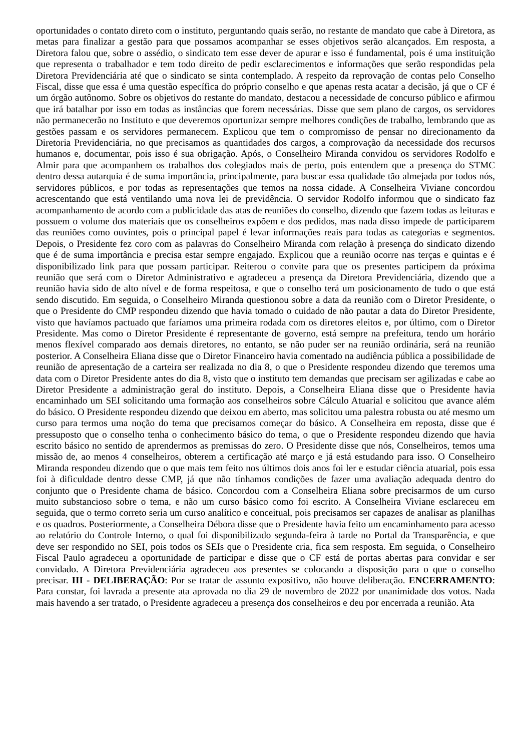oportunidades o contato direto com o instituto, perguntando quais serão, no restante de mandato que cabe à Diretora, as metas para finalizar a gestão para que possamos acompanhar se esses objetivos serão alcançados. Em resposta, a Diretora falou que, sobre o assédio, o sindicato tem esse dever de apurar e isso é fundamental, pois é uma instituição que representa o trabalhador e tem todo direito de pedir esclarecimentos e informações que serão respondidas pela Diretora Previdenciária até que o sindicato se sinta contemplado. A respeito da reprovação de contas pelo Conselho Fiscal, disse que essa é uma questão específica do próprio conselho e que apenas resta acatar a decisão, já que o CF é um órgão autônomo. Sobre os objetivos do restante do mandato, destacou a necessidade de concurso público e afirmou que irá batalhar por isso em todas as instâncias que forem necessárias. Disse que sem plano de cargos, os servidores não permanecerão no Instituto e que deveremos oportunizar sempre melhores condições de trabalho, lembrando que as gestões passam e os servidores permanecem. Explicou que tem o compromisso de pensar no direcionamento da Diretoria Previdenciária, no que precisamos as quantidades dos cargos, a comprovação da necessidade dos recursos humanos e, documentar, pois isso é sua obrigação. Após, o Conselheiro Miranda convidou os servidores Rodolfo e Almir para que acompanhem os trabalhos dos colegiados mais de perto, pois entendem que a presença do STMC dentro dessa autarquia é de suma importância, principalmente, para buscar essa qualidade tão almejada por todos nós, servidores públicos, e por todas as representações que temos na nossa cidade. A Conselheira Viviane concordou acrescentando que está ventilando uma nova lei de previdência. O servidor Rodolfo informou que o sindicato faz acompanhamento de acordo com a publicidade das atas de reuniões do conselho, dizendo que fazem todas as leituras e possuem o volume dos materiais que os conselheiros expõem e dos pedidos, mas nada disso impede de participarem das reuniões como ouvintes, pois o principal papel é levar informações reais para todas as categorias e segmentos. Depois, o Presidente fez coro com as palavras do Conselheiro Miranda com relação à presença do sindicato dizendo que é de suma importância e precisa estar sempre engajado. Explicou que a reunião ocorre nas terças e quintas e é disponibilizado link para que possam participar. Reiterou o convite para que os presentes participem da próxima reunião que será com o Diretor Administrativo e agradeceu a presença da Diretora Previdenciária, dizendo que a reunião havia sido de alto nível e de forma respeitosa, e que o conselho terá um posicionamento de tudo o que está sendo discutido. Em seguida, o Conselheiro Miranda questionou sobre a data da reunião com o Diretor Presidente, o que o Presidente do CMP respondeu dizendo que havia tomado o cuidado de não pautar a data do Diretor Presidente, visto que havíamos pactuado que faríamos uma primeira rodada com os diretores eleitos e, por último, com o Diretor Presidente. Mas como o Diretor Presidente é representante de governo, está sempre na prefeitura, tendo um horário menos flexível comparado aos demais diretores, no entanto, se não puder ser na reunião ordinária, será na reunião posterior. A Conselheira Eliana disse que o Diretor Financeiro havia comentado na audiência pública a possibilidade de reunião de apresentação de a carteira ser realizada no dia 8, o que o Presidente respondeu dizendo que teremos uma data com o Diretor Presidente antes do dia 8, visto que o instituto tem demandas que precisam ser agilizadas e cabe ao Diretor Presidente a administração geral do instituto. Depois, a Conselheira Eliana disse que o Presidente havia encaminhado um SEI solicitando uma formação aos conselheiros sobre Cálculo Atuarial e solicitou que avance além do básico. O Presidente respondeu dizendo que deixou em aberto, mas solicitou uma palestra robusta ou até mesmo um curso para termos uma noção do tema que precisamos começar do básico. A Conselheira em reposta, disse que é pressuposto que o conselho tenha o conhecimento básico do tema, o que o Presidente respondeu dizendo que havia escrito básico no sentido de aprendermos as premissas do zero. O Presidente disse que nós, Conselheiros, temos uma missão de, ao menos 4 conselheiros, obterem a certificação até março e já está estudando para isso. O Conselheiro Miranda respondeu dizendo que o que mais tem feito nos últimos dois anos foi ler e estudar ciência atuarial, pois essa foi à dificuldade dentro desse CMP, já que não tínhamos condições de fazer uma avaliação adequada dentro do conjunto que o Presidente chama de básico. Concordou com a Conselheira Eliana sobre precisarmos de um curso muito substancioso sobre o tema, e não um curso básico como foi escrito. A Conselheira Viviane esclareceu em seguida, que o termo correto seria um curso analítico e conceitual, pois precisamos ser capazes de analisar as planilhas e os quadros. Posteriormente, a Conselheira Débora disse que o Presidente havia feito um encaminhamento para acesso ao relatório do Controle Interno, o qual foi disponibilizado segunda-feira à tarde no Portal da Transparência, e que deve ser respondido no SEI, pois todos os SEIs que o Presidente cria, fica sem resposta. Em seguida, o Conselheiro Fiscal Paulo agradeceu a oportunidade de participar e disse que o CF está de portas abertas para convidar e ser convidado. A Diretora Previdenciária agradeceu aos presentes se colocando a disposição para o que o conselho precisar. III - DELIBERAÇÃO: Por se tratar de assunto expositivo, não houve deliberação. ENCERRAMENTO: Para constar, foi lavrada a presente ata aprovada no dia 29 de novembro de 2022 por unanimidade dos votos. Nada mais havendo a ser tratado, o Presidente agradeceu a presença dos conselheiros e deu por encerrada a reunião. Ata